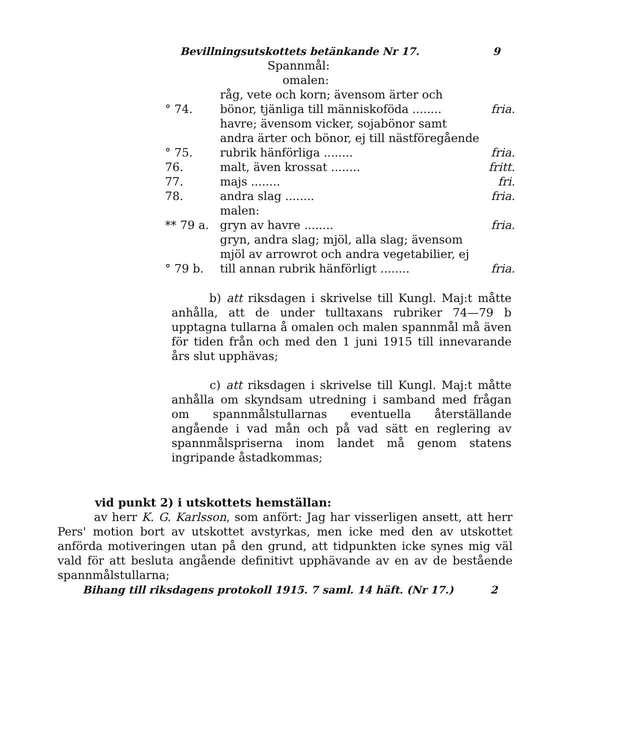Bevillningsutskottets betänkande Nr 17. 9
| | Spannmål: | |
| | omalen: | |
| ° 74. | råg, vete och korn; ävensom ärter och bönor, tjänliga till människoföda ........ | fria. |
| ° 75. | havre; ävensom vicker, sojabönor samt andra ärter och bönor, ej till nästföregående rubrik hänförliga ........ | fria. |
| 76. | malt, även krossat ........ | fritt. |
| 77. | majs ........ | fri. |
| 78. | andra slag ........ | fria. |
| | malen: | |
| ** 79 a. | gryn av havre ........ | fria. |
| ° 79 b. | gryn, andra slag; mjöl, alla slag; ävensom mjöl av arrowrot och andra vegetabilier, ej till annan rubrik hänförligt ........ | fria. |
b) att riksdagen i skrivelse till Kungl. Maj:t måtte anhålla, att de under tulltaxans rubriker 74—79 b upptagna tullarna å omalen och malen spannmål må även för tiden från och med den 1 juni 1915 till innevarande års slut upphävas;
c) att riksdagen i skrivelse till Kungl. Maj:t måtte anhålla om skyndsam utredning i samband med frågan om spannmålstullarnas eventuella återställande angående i vad mån och på vad sätt en reglering av spannmålspriserna inom landet må genom statens ingripande åstadkommas;
vid punkt 2) i utskottets hemställan:
av herr K. G. Karlsson, som anfört: Jag har visserligen ansett, att herr Pers' motion bort av utskottet avstyrkas, men icke med den av utskottet anförda motiveringen utan på den grund, att tidpunkten icke synes mig väl vald för att besluta angående definitivt upphävande av en av de bestående spannmålstullarna;
Bihang till riksdagens protokoll 1915. 7 saml. 14 häft. (Nr 17.) 2